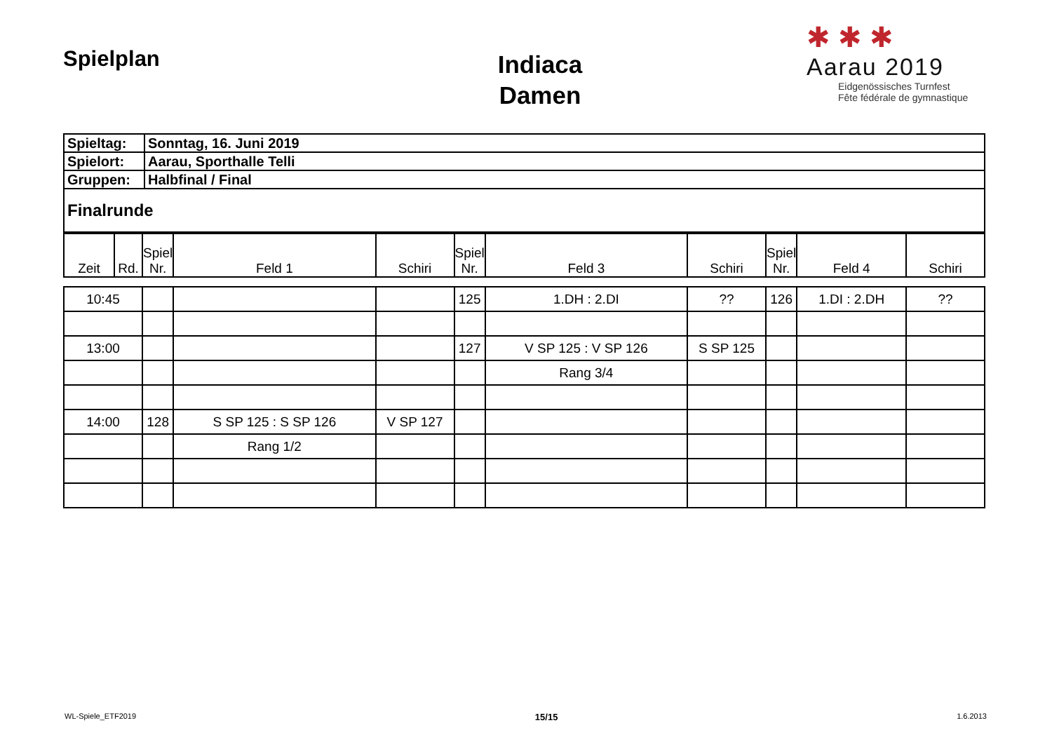Spielplan
Indiaca
Damen
✱ ✱ ✱
Aarau 2019
Eidgenössisches Turnfest
Fête fédérale de gymnastique
| Spieltag: | Sonntag, 16. Juni 2019 |
| Spielort: | Aarau, Sporthalle Telli |
| Gruppen: | Halbfinal / Final |
| Finalrunde | |
| Zeit | Rd. | Spiel Nr. | Feld 1 | Schiri | Spiel Nr. | Feld 3 | Schiri | Spiel Nr. | Feld 4 | Schiri |
| 10:45 | | | | | 125 | 1.DH : 2.DI | ?? | 126 | 1.DI : 2.DH | ?? |
| 13:00 | | | | | 127 | V SP 125 : V SP 126 | S SP 125 | | | |
| | | | | | | Rang 3/4 | | | | |
| 14:00 | | 128 | S SP 125 : S SP 126 | V SP 127 | | | | | | |
| | | | Rang 1/2 | | | | | | | |
WL-Spiele_ETF2019 15/15 1.6.2013